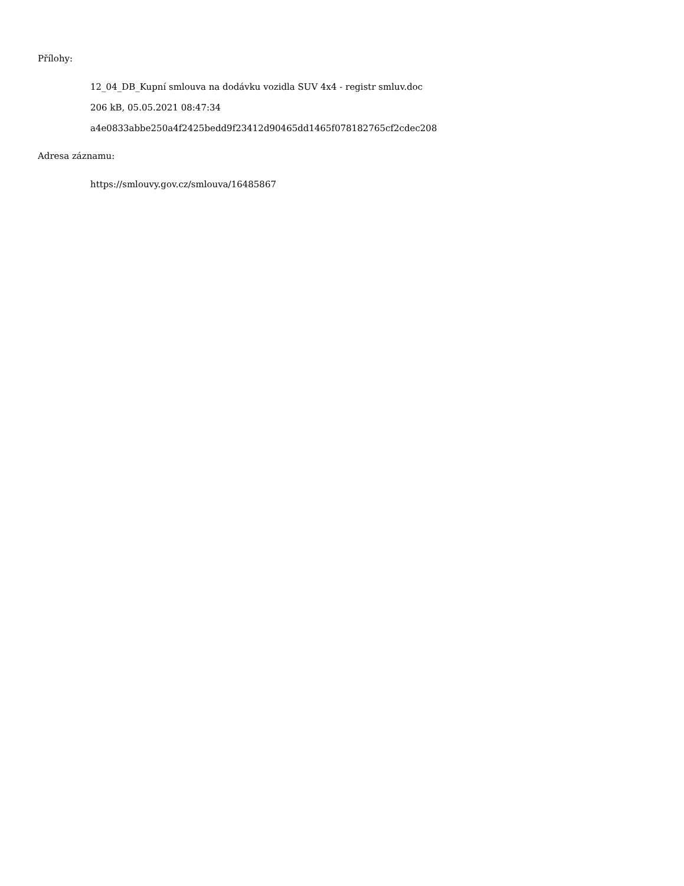Přílohy:
12_04_DB_Kupní smlouva na dodávku vozidla SUV 4x4 - registr smluv.doc
206 kB, 05.05.2021 08:47:34
a4e0833abbe250a4f2425bedd9f23412d90465dd1465f078182765cf2cdec208
Adresa záznamu:
https://smlouvy.gov.cz/smlouva/16485867